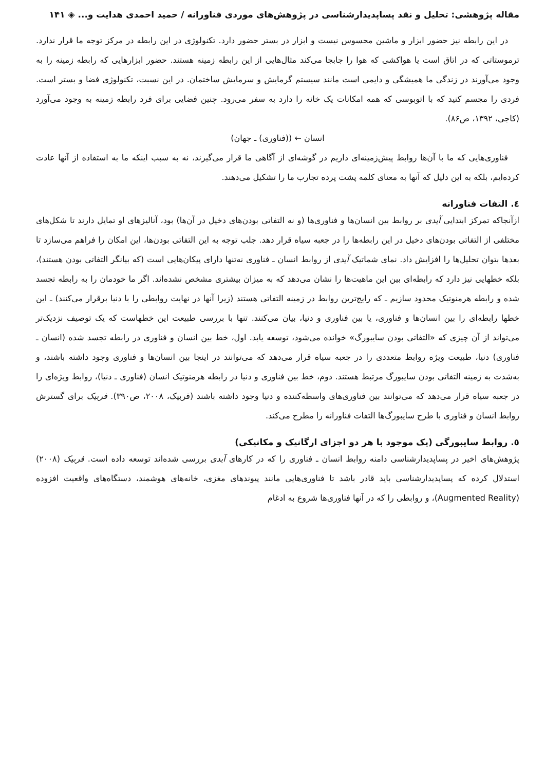مقاله پژوهشی: تحلیل و نقد پساپدیدارشناسی در پژوهش‌های موردی فناورانه / حمید احمدی هدایت و... ◈ ۱۴۱
در این رابطه نیز حضور ابزار و ماشین محسوس نیست و ابزار در بستر حضور دارد. تکنولوژی در این رابطه در مرکز توجه ما قرار ندارد. ترموستاتی که در اتاق است یا هواکشی که هوا را جابجا می‌کند مثال‌هایی از این رابطه زمینه هستند. حضور ابزارهایی که رابطه زمینه را به وجود می‌آورند در زندگی ما همیشگی و دایمی است مانند سیستم گرمایش و سرمایش ساختمان. در این نسبت، تکنولوژی فضا و بستر است. فردی را مجسم کنید که با اتوبوسی که همه امکانات یک خانه را دارد به سفر می‌رود. چنین فضایی برای فرد رابطه زمینه به وجود می‌آورد (کاجی، ۱۳۹۲، ص۸۶).
انسان ← ((فناوری) ـ جهان)
فناوری‌هایی که ما با آن‌ها روابط پیش‌زمینه‌ای داریم در گوشه‌ای از آگاهی ما قرار می‌گیرند، نه به سبب اینکه ما به استفاده از آنها عادت کرده‌ایم، بلکه به این دلیل که آنها به معنای کلمه پشت پرده تجارب ما را تشکیل می‌دهند.
٤. التفات فناورانه
ازآنجاکه تمرکز ابتدایی آیدی بر روابط بین انسان‌ها و فناوری‌ها (و نه التفاتی بودن‌های دخیل در آن‌ها) بود، آنالیزهای او تمایل دارند تا شکل‌های مختلفی از التفاتی بودن‌های دخیل در این رابطه‌ها را در جعبه سیاه قرار دهد. جلب توجه به این التفاتی بودن‌ها، این امکان را فراهم می‌سازد تا بعدها بتوان تحلیل‌ها را افزایش داد. نمای شماتیک آیدی از روابط انسان ـ فناوری نه‌تنها دارای پیکان‌هایی است (که بیانگر التفاتی بودن هستند)، بلکه خطهایی نیز دارد که رابطه‌ای بین این ماهیت‌ها را نشان می‌دهد که به میزان بیشتری مشخص نشده‌اند. اگر ما خودمان را به رابطه تجسد شده و رابطه هرمنوتیک محدود سازیم ـ که رایج‌ترین روابط در زمینه التفاتی هستند (زیرا آنها در نهایت روابطی را با دنیا برقرار می‌کنند) ـ این خطها رابطه‌ای را بین انسان‌ها و فناوری، یا بین فناوری و دنیا، بیان می‌کنند. تنها با بررسی طبیعت این خطهاست که یک توصیف نزدیک‌تر می‌تواند از آن چیزی که «التفاتی بودن سایبورگ» خوانده می‌شود، توسعه یابد. اول، خط بین انسان و فناوری در رابطه تجسد شده (انسان ـ فناوری) دنیا، طبیعت ویژه روابط متعددی را در جعبه سیاه قرار می‌دهد که می‌توانند در اینجا بین انسان‌ها و فناوری وجود داشته باشند، و به‌شدت به زمینه التفاتی بودن سایبورگ مرتبط هستند. دوم، خط بین فناوری و دنیا در رابطه هرمنوتیک انسان (فناوری ـ دنیا)، روابط ویژه‌ای را در جعبه سیاه قرار می‌دهد که می‌توانند بین فناوری‌های واسطه‌کننده و دنیا وجود داشته باشند (فربیک، ۲۰۰۸، ص۳۹۰). فربیک برای گسترش روابط انسان و فناوری با طرح سایبورگ‌ها التفات فناورانه را مطرح می‌کند.
٥. روابط سایبورگی (یک موجود با هر دو اجزای ارگانیک و مکانیکی)
پژوهش‌های اخیر در پساپدیدارشناسی دامنه روابط انسان ـ فناوری را که در کارهای آیدی بررسی شده‌اند توسعه داده است. فربیک (۲۰۰۸) استدلال کرده که پساپدیدارشناسی باید قادر باشد تا فناوری‌هایی مانند پیوندهای مغزی، خانه‌های هوشمند، دستگاه‌های واقعیت افزوده (Augmented Reality)، و روابطی را که در آنها فناوری‌ها شروع به ادغام